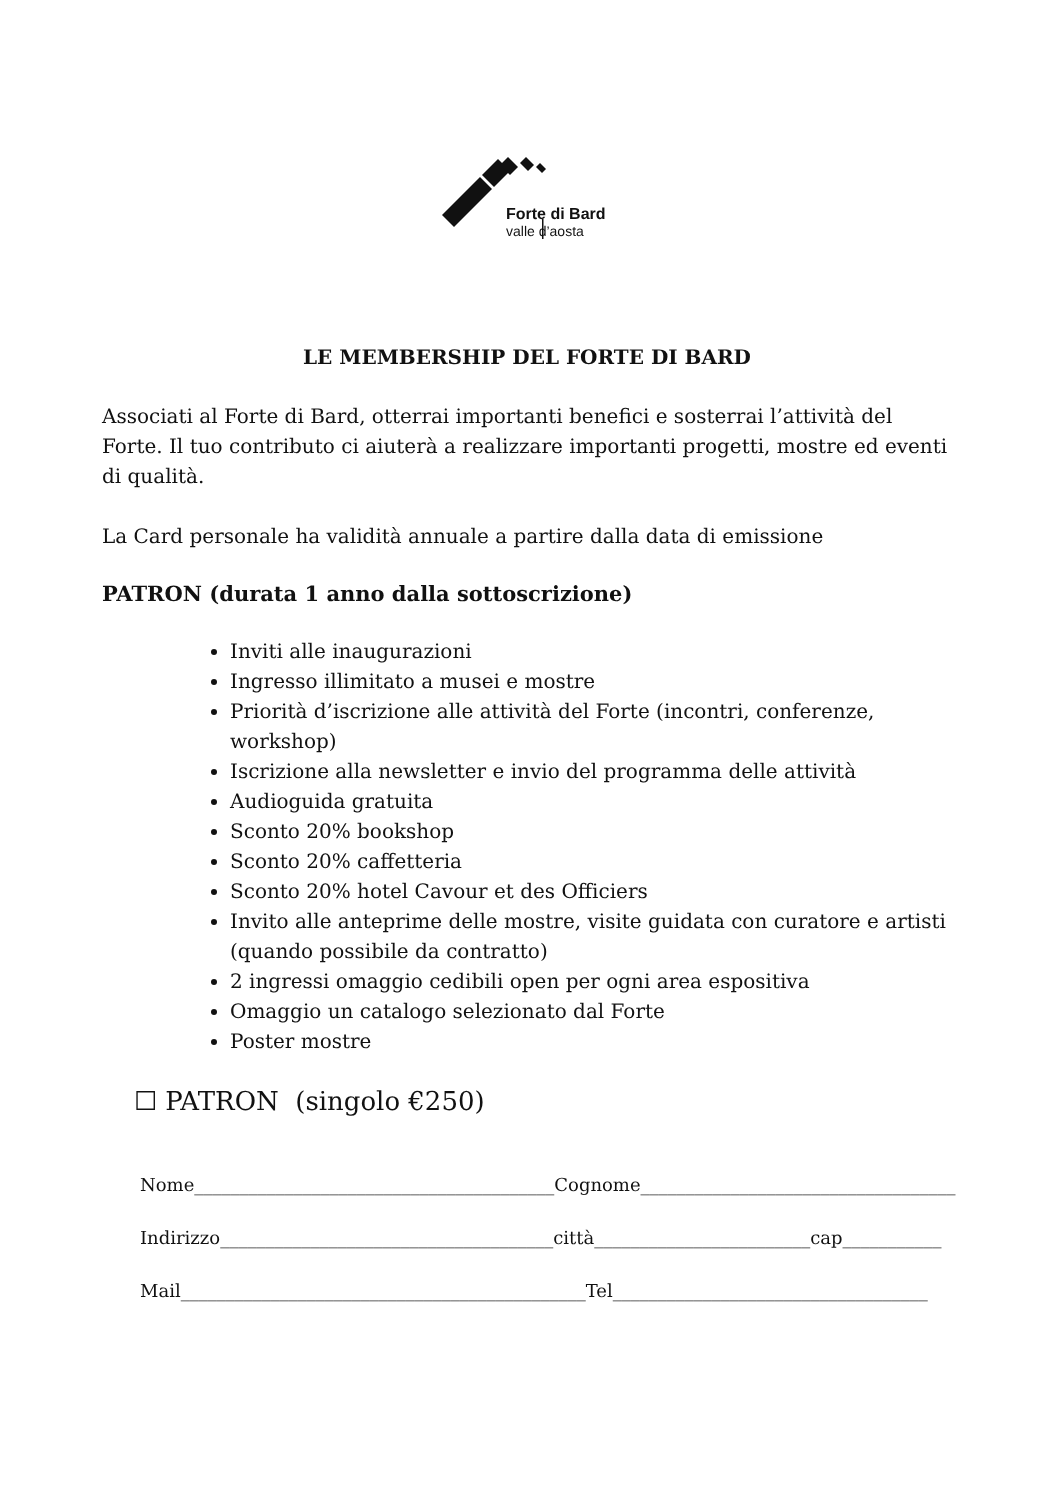Forte di Bard
valle d’aosta
LE MEMBERSHIP DEL FORTE DI BARD
Associati al Forte di Bard, otterrai importanti benefici e sosterrai l’attività del Forte. Il tuo contributo ci aiuterà a realizzare importanti progetti, mostre ed eventi di qualità.
La Card personale ha validità annuale a partire dalla data di emissione
PATRON (durata 1 anno dalla sottoscrizione)
Inviti alle inaugurazioni
Ingresso illimitato a musei e mostre
Priorità d’iscrizione alle attività del Forte (incontri, conferenze, workshop)
Iscrizione alla newsletter e invio del programma delle attività
Audioguida gratuita
Sconto 20% bookshop
Sconto 20% caffetteria
Sconto 20% hotel Cavour et des Officiers
Invito alle anteprime delle mostre, visite guidata con curatore e artisti (quando possibile da contratto)
2 ingressi omaggio cedibili open per ogni area espositiva
Omaggio un catalogo selezionato dal Forte
Poster mostre
☐ PATRON (singolo €250)
Nome________________________________________Cognome___________________________________
Indirizzo_____________________________________città________________________cap___________
Mail_____________________________________________Tel___________________________________